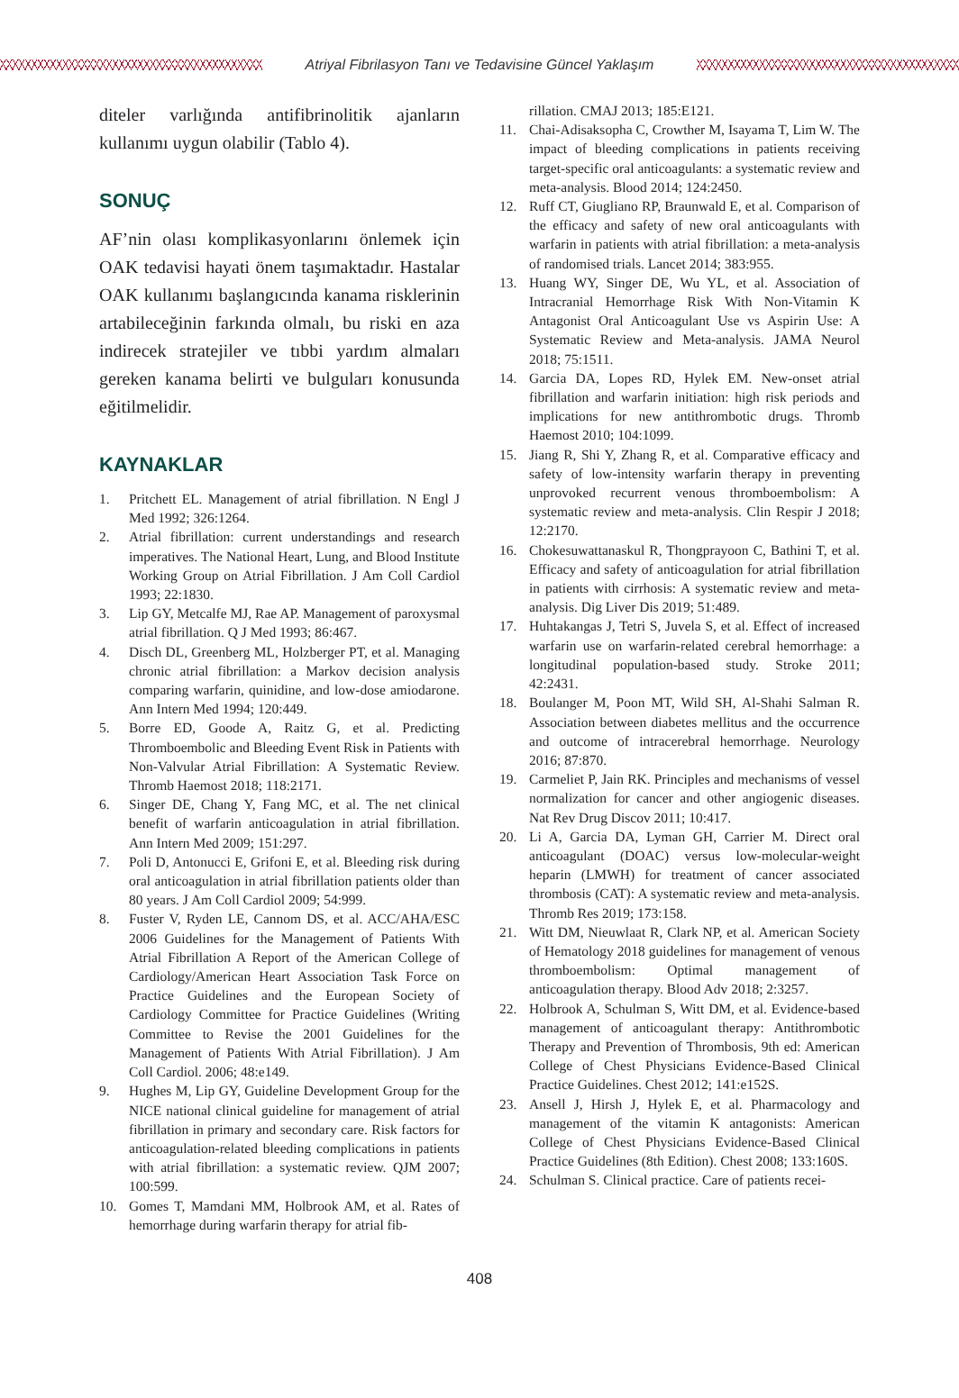Atriyal Fibrilasyon Tanı ve Tedavisine Güncel Yaklaşım
diteler varlığında antifibrinolitik ajanların kullanımı uygun olabilir (Tablo 4).
SONUÇ
AF’nin olası komplikasyonlarını önlemek için OAK tedavisi hayati önem taşımaktadır. Hastalar OAK kullanımı başlangıcında kanama risklerinin artabileceğinin farkında olmalı, bu riski en aza indirecek stratejiler ve tıbbi yardım almaları gereken kanama belirti ve bulguları konusunda eğitilmelidir.
KAYNAKLAR
1. Pritchett EL. Management of atrial fibrillation. N Engl J Med 1992; 326:1264.
2. Atrial fibrillation: current understandings and research imperatives. The National Heart, Lung, and Blood Institute Working Group on Atrial Fibrillation. J Am Coll Cardiol 1993; 22:1830.
3. Lip GY, Metcalfe MJ, Rae AP. Management of paroxysmal atrial fibrillation. Q J Med 1993; 86:467.
4. Disch DL, Greenberg ML, Holzberger PT, et al. Managing chronic atrial fibrillation: a Markov decision analysis comparing warfarin, quinidine, and low-dose amiodarone. Ann Intern Med 1994; 120:449.
5. Borre ED, Goode A, Raitz G, et al. Predicting Thromboembolic and Bleeding Event Risk in Patients with Non-Valvular Atrial Fibrillation: A Systematic Review. Thromb Haemost 2018; 118:2171.
6. Singer DE, Chang Y, Fang MC, et al. The net clinical benefit of warfarin anticoagulation in atrial fibrillation. Ann Intern Med 2009; 151:297.
7. Poli D, Antonucci E, Grifoni E, et al. Bleeding risk during oral anticoagulation in atrial fibrillation patients older than 80 years. J Am Coll Cardiol 2009; 54:999.
8. Fuster V, Ryden LE, Cannom DS, et al. ACC/AHA/ESC 2006 Guidelines for the Management of Patients With Atrial Fibrillation A Report of the American College of Cardiology/American Heart Association Task Force on Practice Guidelines and the European Society of Cardiology Committee for Practice Guidelines (Writing Committee to Revise the 2001 Guidelines for the Management of Patients With Atrial Fibrillation). J Am Coll Cardiol. 2006; 48:e149.
9. Hughes M, Lip GY, Guideline Development Group for the NICE national clinical guideline for management of atrial fibrillation in primary and secondary care. Risk factors for anticoagulation-related bleeding complications in patients with atrial fibrillation: a systematic review. QJM 2007; 100:599.
10. Gomes T, Mamdani MM, Holbrook AM, et al. Rates of hemorrhage during warfarin therapy for atrial fib-
rillation. CMAJ 2013; 185:E121.
11. Chai-Adisaksopha C, Crowther M, Isayama T, Lim W. The impact of bleeding complications in patients receiving target-specific oral anticoagulants: a systematic review and meta-analysis. Blood 2014; 124:2450.
12. Ruff CT, Giugliano RP, Braunwald E, et al. Comparison of the efficacy and safety of new oral anticoagulants with warfarin in patients with atrial fibrillation: a meta-analysis of randomised trials. Lancet 2014; 383:955.
13. Huang WY, Singer DE, Wu YL, et al. Association of Intracranial Hemorrhage Risk With Non-Vitamin K Antagonist Oral Anticoagulant Use vs Aspirin Use: A Systematic Review and Meta-analysis. JAMA Neurol 2018; 75:1511.
14. Garcia DA, Lopes RD, Hylek EM. New-onset atrial fibrillation and warfarin initiation: high risk periods and implications for new antithrombotic drugs. Thromb Haemost 2010; 104:1099.
15. Jiang R, Shi Y, Zhang R, et al. Comparative efficacy and safety of low-intensity warfarin therapy in preventing unprovoked recurrent venous thromboembolism: A systematic review and meta-analysis. Clin Respir J 2018; 12:2170.
16. Chokesuwattanaskul R, Thongprayoon C, Bathini T, et al. Efficacy and safety of anticoagulation for atrial fibrillation in patients with cirrhosis: A systematic review and meta-analysis. Dig Liver Dis 2019; 51:489.
17. Huhtakangas J, Tetri S, Juvela S, et al. Effect of increased warfarin use on warfarin-related cerebral hemorrhage: a longitudinal population-based study. Stroke 2011; 42:2431.
18. Boulanger M, Poon MT, Wild SH, Al-Shahi Salman R. Association between diabetes mellitus and the occurrence and outcome of intracerebral hemorrhage. Neurology 2016; 87:870.
19. Carmeliet P, Jain RK. Principles and mechanisms of vessel normalization for cancer and other angiogenic diseases. Nat Rev Drug Discov 2011; 10:417.
20. Li A, Garcia DA, Lyman GH, Carrier M. Direct oral anticoagulant (DOAC) versus low-molecular-weight heparin (LMWH) for treatment of cancer associated thrombosis (CAT): A systematic review and meta-analysis. Thromb Res 2019; 173:158.
21. Witt DM, Nieuwlaat R, Clark NP, et al. American Society of Hematology 2018 guidelines for management of venous thromboembolism: Optimal management of anticoagulation therapy. Blood Adv 2018; 2:3257.
22. Holbrook A, Schulman S, Witt DM, et al. Evidence-based management of anticoagulant therapy: Antithrombotic Therapy and Prevention of Thrombosis, 9th ed: American College of Chest Physicians Evidence-Based Clinical Practice Guidelines. Chest 2012; 141:e152S.
23. Ansell J, Hirsh J, Hylek E, et al. Pharmacology and management of the vitamin K antagonists: American College of Chest Physicians Evidence-Based Clinical Practice Guidelines (8th Edition). Chest 2008; 133:160S.
24. Schulman S. Clinical practice. Care of patients recei-
408